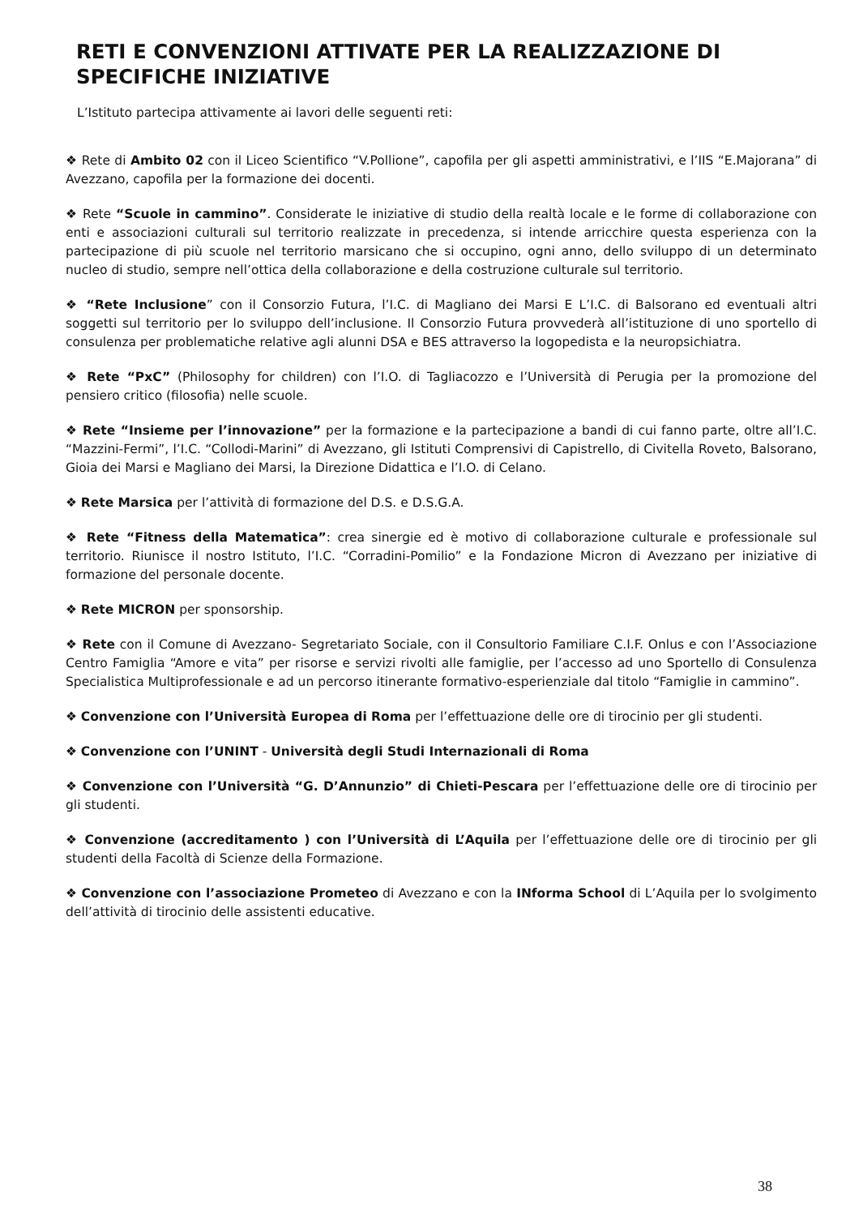RETI E CONVENZIONI ATTIVATE PER LA REALIZZAZIONE DI SPECIFICHE INIZIATIVE
L’Istituto partecipa attivamente ai lavori delle seguenti reti:
❖ Rete di Ambito 02 con il Liceo Scientifico “V.Pollione”, capofila per gli aspetti amministrativi, e l’IIS “E.Majorana” di Avezzano, capofila per la formazione dei docenti.
❖ Rete “Scuole in cammino”. Considerate le iniziative di studio della realtà locale e le forme di collaborazione con enti e associazioni culturali sul territorio realizzate in precedenza, si intende arricchire questa esperienza con la partecipazione di più scuole nel territorio marsicano che si occupino, ogni anno, dello sviluppo di un determinato nucleo di studio, sempre nell’ottica della collaborazione e della costruzione culturale sul territorio.
❖ “Rete Inclusione” con il Consorzio Futura, l’I.C. di Magliano dei Marsi E L’I.C. di Balsorano ed eventuali altri soggetti sul territorio per lo sviluppo dell’inclusione. Il Consorzio Futura provvederà all’istituzione di uno sportello di consulenza per problematiche relative agli alunni DSA e BES attraverso la logopedista e la neuropsichiatra.
❖ Rete “PxC” (Philosophy for children) con l’I.O. di Tagliacozzo e l’Università di Perugia per la promozione del pensiero critico (filosofia) nelle scuole.
❖ Rete “Insieme per l’innovazione” per la formazione e la partecipazione a bandi di cui fanno parte, oltre all’I.C. “Mazzini-Fermi”, l’I.C. “Collodi-Marini” di Avezzano, gli Istituti Comprensivi di Capistrello, di Civitella Roveto, Balsorano, Gioia dei Marsi e Magliano dei Marsi, la Direzione Didattica e l’I.O. di Celano.
❖ Rete Marsica per l’attività di formazione del D.S. e D.S.G.A.
❖ Rete “Fitness della Matematica”: crea sinergie ed è motivo di collaborazione culturale e professionale sul territorio. Riunisce il nostro Istituto, l’I.C. “Corradini-Pomilio” e la Fondazione Micron di Avezzano per iniziative di formazione del personale docente.
❖ Rete MICRON per sponsorship.
❖ Rete con il Comune di Avezzano- Segretariato Sociale, con il Consultorio Familiare C.I.F. Onlus e con l’Associazione Centro Famiglia “Amore e vita” per risorse e servizi rivolti alle famiglie, per l’accesso ad uno Sportello di Consulenza Specialistica Multiprofessionale e ad un percorso itinerante formativo-esperienziale dal titolo “Famiglie in cammino”.
❖ Convenzione con l’Università Europea di Roma per l’effettuazione delle ore di tirocinio per gli studenti.
❖ Convenzione con l’UNINT - Università degli Studi Internazionali di Roma
❖ Convenzione con l’Università “G. D’Annunzio” di Chieti-Pescara per l’effettuazione delle ore di tirocinio per gli studenti.
❖ Convenzione (accreditamento ) con l’Università di L’Aquila per l’effettuazione delle ore di tirocinio per gli studenti della Facoltà di Scienze della Formazione.
❖ Convenzione con l’associazione Prometeo di Avezzano e con la INforma School di L’Aquila per lo svolgimento dell’attività di tirocinio delle assistenti educative.
38